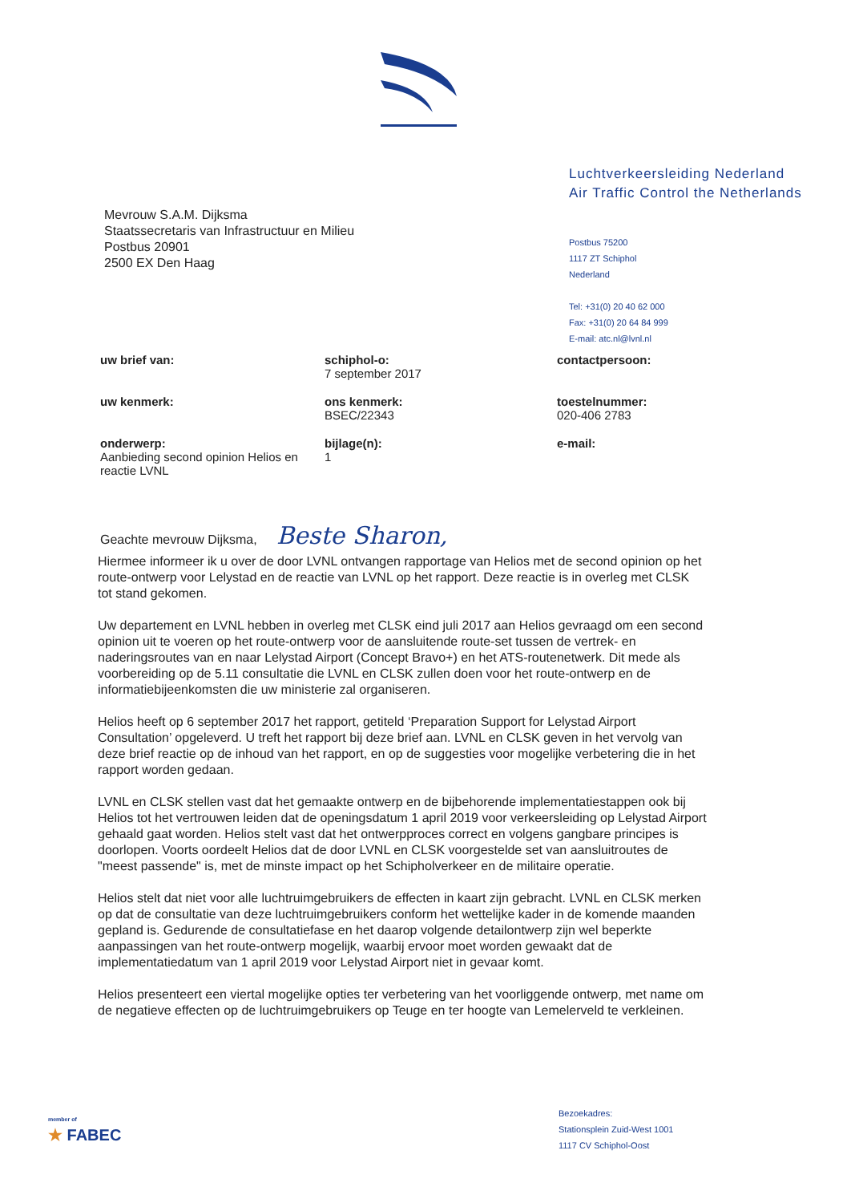Luchtverkeersleiding Nederland
Air Traffic Control the Netherlands
Mevrouw S.A.M. Dijksma
Staatssecretaris van Infrastructuur en Milieu
Postbus 20901
2500 EX Den Haag
Postbus 75200
1117 ZT Schiphol
Nederland
Tel: +31(0) 20 40 62 000
Fax: +31(0) 20 64 84 999
E-mail: atc.nl@lvnl.nl
uw brief van:
schiphol-o:
7 september 2017
contactpersoon:
uw kenmerk:
ons kenmerk:
BSEC/22343
toestelnummer:
020-406 2783
onderwerp:
Aanbieding second opinion Helios en reactie LVNL
bijlage(n):
1
e-mail:
Geachte mevrouw Dijksma, Beste Sharon,
Hiermee informeer ik u over de door LVNL ontvangen rapportage van Helios met de second opinion op het route-ontwerp voor Lelystad en de reactie van LVNL op het rapport. Deze reactie is in overleg met CLSK tot stand gekomen.
Uw departement en LVNL hebben in overleg met CLSK eind juli 2017 aan Helios gevraagd om een second opinion uit te voeren op het route-ontwerp voor de aansluitende route-set tussen de vertrek- en naderingsroutes van en naar Lelystad Airport (Concept Bravo+) en het ATS-routenetwerk. Dit mede als voorbereiding op de 5.11 consultatie die LVNL en CLSK zullen doen voor het route-ontwerp en de informatiebijeenkomsten die uw ministerie zal organiseren.
Helios heeft op 6 september 2017 het rapport, getiteld ‘Preparation Support for Lelystad Airport Consultation’ opgeleverd. U treft het rapport bij deze brief aan. LVNL en CLSK geven in het vervolg van deze brief reactie op de inhoud van het rapport, en op de suggesties voor mogelijke verbetering die in het rapport worden gedaan.
LVNL en CLSK stellen vast dat het gemaakte ontwerp en de bijbehorende implementatiestappen ook bij Helios tot het vertrouwen leiden dat de openingsdatum 1 april 2019 voor verkeersleiding op Lelystad Airport gehaald gaat worden. Helios stelt vast dat het ontwerpproces correct en volgens gangbare principes is doorlopen. Voorts oordeelt Helios dat de door LVNL en CLSK voorgestelde set van aansluitroutes de "meest passende" is, met de minste impact op het Schipholverkeer en de militaire operatie.
Helios stelt dat niet voor alle luchtruimgebruikers de effecten in kaart zijn gebracht. LVNL en CLSK merken op dat de consultatie van deze luchtruimgebruikers conform het wettelijke kader in de komende maanden gepland is. Gedurende de consultatiefase en het daarop volgende detailontwerp zijn wel beperkte aanpassingen van het route-ontwerp mogelijk, waarbij ervoor moet worden gewaakt dat de implementatiedatum van 1 april 2019 voor Lelystad Airport niet in gevaar komt.
Helios presenteert een viertal mogelijke opties ter verbetering van het voorliggende ontwerp, met name om de negatieve effecten op de luchtruimgebruikers op Teuge en ter hoogte van Lemelerveld te verkleinen.
member of
★ FABEC
Bezoekadres:
Stationsplein Zuid-West 1001
1117 CV Schiphol-Oost